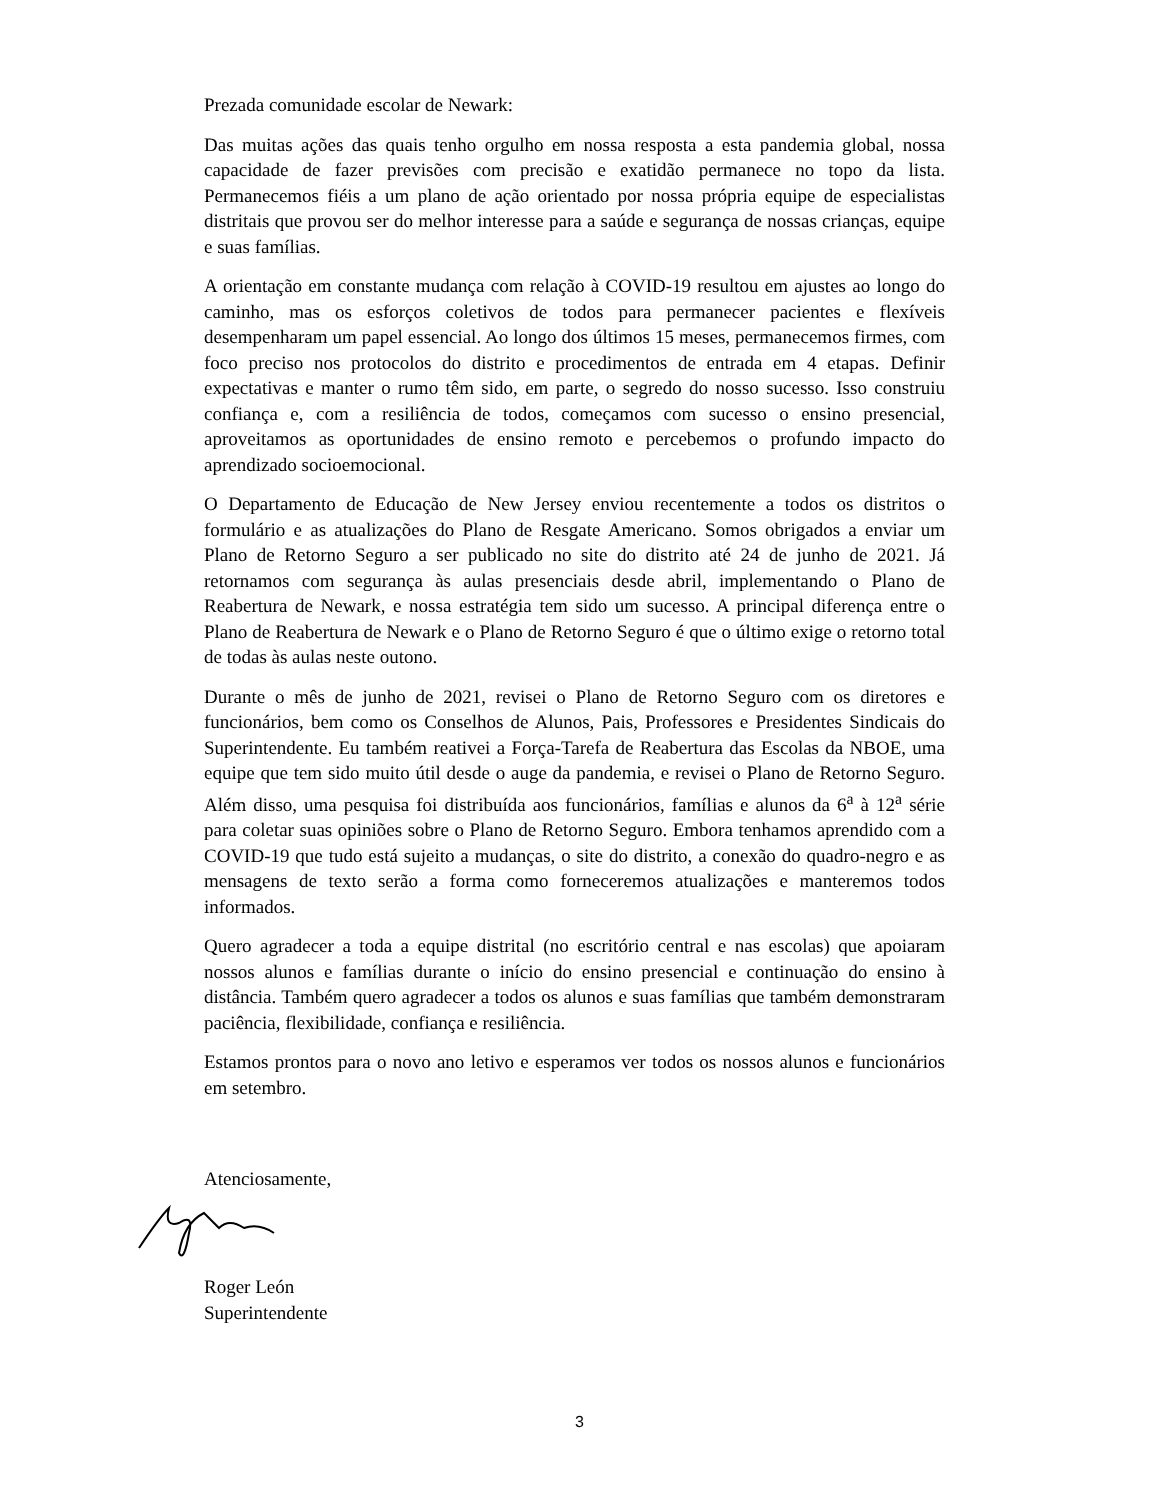Prezada comunidade escolar de Newark:
Das muitas ações das quais tenho orgulho em nossa resposta a esta pandemia global, nossa capacidade de fazer previsões com precisão e exatidão permanece no topo da lista. Permanecemos fiéis a um plano de ação orientado por nossa própria equipe de especialistas distritais que provou ser do melhor interesse para a saúde e segurança de nossas crianças, equipe e suas famílias.
A orientação em constante mudança com relação à COVID-19 resultou em ajustes ao longo do caminho, mas os esforços coletivos de todos para permanecer pacientes e flexíveis desempenharam um papel essencial. Ao longo dos últimos 15 meses, permanecemos firmes, com foco preciso nos protocolos do distrito e procedimentos de entrada em 4 etapas. Definir expectativas e manter o rumo têm sido, em parte, o segredo do nosso sucesso. Isso construiu confiança e, com a resiliência de todos, começamos com sucesso o ensino presencial, aproveitamos as oportunidades de ensino remoto e percebemos o profundo impacto do aprendizado socioemocional.
O Departamento de Educação de New Jersey enviou recentemente a todos os distritos o formulário e as atualizações do Plano de Resgate Americano. Somos obrigados a enviar um Plano de Retorno Seguro a ser publicado no site do distrito até 24 de junho de 2021. Já retornamos com segurança às aulas presenciais desde abril, implementando o Plano de Reabertura de Newark, e nossa estratégia tem sido um sucesso. A principal diferença entre o Plano de Reabertura de Newark e o Plano de Retorno Seguro é que o último exige o retorno total de todas às aulas neste outono.
Durante o mês de junho de 2021, revisei o Plano de Retorno Seguro com os diretores e funcionários, bem como os Conselhos de Alunos, Pais, Professores e Presidentes Sindicais do Superintendente. Eu também reativei a Força-Tarefa de Reabertura das Escolas da NBOE, uma equipe que tem sido muito útil desde o auge da pandemia, e revisei o Plano de Retorno Seguro. Além disso, uma pesquisa foi distribuída aos funcionários, famílias e alunos da 6<sup>a</sup> à 12<sup>a</sup> série para coletar suas opiniões sobre o Plano de Retorno Seguro. Embora tenhamos aprendido com a COVID-19 que tudo está sujeito a mudanças, o site do distrito, a conexão do quadro-negro e as mensagens de texto serão a forma como forneceremos atualizações e manteremos todos informados.
Quero agradecer a toda a equipe distrital (no escritório central e nas escolas) que apoiaram nossos alunos e famílias durante o início do ensino presencial e continuação do ensino à distância. Também quero agradecer a todos os alunos e suas famílias que também demonstraram paciência, flexibilidade, confiança e resiliência.
Estamos prontos para o novo ano letivo e esperamos ver todos os nossos alunos e funcionários em setembro.
Atenciosamente,
Roger León
Superintendente
3